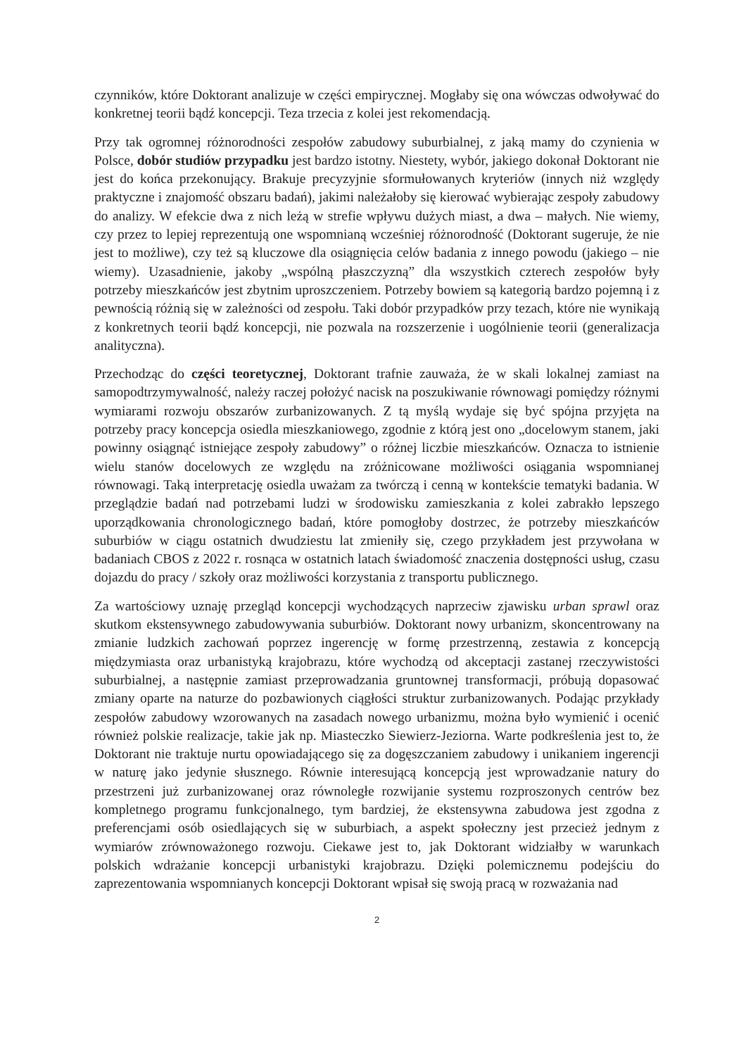czynników, które Doktorant analizuje w części empirycznej. Mogłaby się ona wówczas odwoływać do konkretnej teorii bądź koncepcji. Teza trzecia z kolei jest rekomendacją.
Przy tak ogromnej różnorodności zespołów zabudowy suburbialnej, z jaką mamy do czynienia w Polsce, dobór studiów przypadku jest bardzo istotny. Niestety, wybór, jakiego dokonał Doktorant nie jest do końca przekonujący. Brakuje precyzyjnie sformułowanych kryteriów (innych niż względy praktyczne i znajomość obszaru badań), jakimi należałoby się kierować wybierając zespoły zabudowy do analizy. W efekcie dwa z nich leżą w strefie wpływu dużych miast, a dwa – małych. Nie wiemy, czy przez to lepiej reprezentują one wspomnianą wcześniej różnorodność (Doktorant sugeruje, że nie jest to możliwe), czy też są kluczowe dla osiągnięcia celów badania z innego powodu (jakiego – nie wiemy). Uzasadnienie, jakoby „wspólną płaszczyzną” dla wszystkich czterech zespołów były potrzeby mieszkańców jest zbytnim uproszczeniem. Potrzeby bowiem są kategorią bardzo pojemną i z pewnością różnią się w zależności od zespołu. Taki dobór przypadków przy tezach, które nie wynikają z konkretnych teorii bądź koncepcji, nie pozwala na rozszerzenie i uogólnienie teorii (generalizacja analityczna).
Przechodząc do części teoretycznej, Doktorant trafnie zauważa, że w skali lokalnej zamiast na samopodtrzymywalność, należy raczej położyć nacisk na poszukiwanie równowagi pomiędzy różnymi wymiarami rozwoju obszarów zurbanizowanych. Z tą myślą wydaje się być spójna przyjęta na potrzeby pracy koncepcja osiedla mieszkaniowego, zgodnie z którą jest ono „docelowym stanem, jaki powinny osiągnąć istniejące zespoły zabudowy” o różnej liczbie mieszkańców. Oznacza to istnienie wielu stanów docelowych ze względu na zróżnicowane możliwości osiągania wspomnianej równowagi. Taką interpretację osiedla uważam za twórczą i cenną w kontekście tematyki badania. W przeglądzie badań nad potrzebami ludzi w środowisku zamieszkania z kolei zabrakło lepszego uporządkowania chronologicznego badań, które pomogłoby dostrzec, że potrzeby mieszkańców suburbiów w ciągu ostatnich dwudziestu lat zmieniły się, czego przykładem jest przywołana w badaniach CBOS z 2022 r. rosnąca w ostatnich latach świadomość znaczenia dostępności usług, czasu dojazdu do pracy / szkoły oraz możliwości korzystania z transportu publicznego.
Za wartościowy uznaję przegląd koncepcji wychodzących naprzeciw zjawisku urban sprawl oraz skutkom ekstensywnego zabudowywania suburbiów. Doktorant nowy urbanizm, skoncentrowany na zmianie ludzkich zachowań poprzez ingerencję w formę przestrzenną, zestawia z koncepcją międzymiasta oraz urbanistyką krajobrazu, które wychodzą od akceptacji zastanej rzeczywistości suburbialnej, a następnie zamiast przeprowadzania gruntownej transformacji, próbują dopasować zmiany oparte na naturze do pozbawionych ciągłości struktur zurbanizowanych. Podając przykłady zespołów zabudowy wzorowanych na zasadach nowego urbanizmu, można było wymienić i ocenić również polskie realizacje, takie jak np. Miasteczko Siewierz-Jeziorna. Warte podkreślenia jest to, że Doktorant nie traktuje nurtu opowiadającego się za dogęszczaniem zabudowy i unikaniem ingerencji w naturę jako jedynie słusznego. Równie interesującą koncepcją jest wprowadzanie natury do przestrzeni już zurbanizowanej oraz równoległe rozwijanie systemu rozproszonych centrów bez kompletnego programu funkcjonalnego, tym bardziej, że ekstensywna zabudowa jest zgodna z preferencjami osób osiedlających się w suburbiach, a aspekt społeczny jest przecież jednym z wymiarów zrównoważonego rozwoju. Ciekawe jest to, jak Doktorant widziałby w warunkach polskich wdrażanie koncepcji urbanistyki krajobrazu. Dzięki polemicznemu podejściu do zaprezentowania wspomnianych koncepcji Doktorant wpisał się swoją pracą w rozważania nad
2